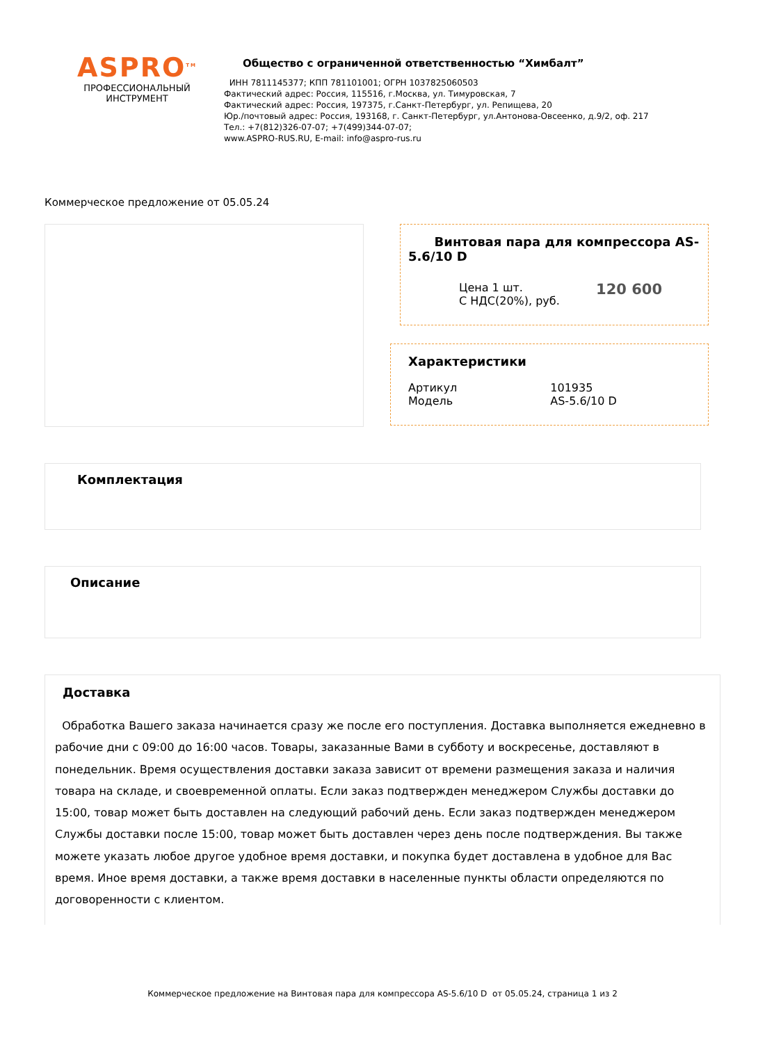ASPRO<sup>TM</sup>
ПРОФЕССИОНАЛЬНЫЙ
ИНСТРУМЕНТ
Общество с ограниченной ответственностью “Химбалт”
ИНН 7811145377; КПП 781101001; ОГРН 1037825060503
Фактический адрес: Россия, 115516, г.Москва, ул. Тимуровская, 7
Фактический адрес: Россия, 197375, г.Санкт-Петербург, ул. Репищева, 20
Юр./почтовый адрес: Россия, 193168, г. Санкт-Петербург, ул.Антонова-Овсеенко, д.9/2, оф. 217
Тел.: +7(812)326-07-07; +7(499)344-07-07;
www.ASPRO-RUS.RU, E-mail: info@aspro-rus.ru
Коммерческое предложение от 05.05.24
Винтовая пара для компрессора AS-5.6/10 D
| Цена 1 шт. С НДС(20%), руб. | 120 600 |
Характеристики
| Артикул | 101935 |
| Модель | AS-5.6/10 D |
Комплектация
Описание
Доставка
Обработка Вашего заказа начинается сразу же после его поступления. Доставка выполняется ежедневно в рабочие дни с 09:00 до 16:00 часов. Товары, заказанные Вами в субботу и воскресенье, доставляют в понедельник. Время осуществления доставки заказа зависит от времени размещения заказа и наличия товара на складе, и своевременной оплаты. Если заказ подтвержден менеджером Службы доставки до 15:00, товар может быть доставлен на следующий рабочий день. Если заказ подтвержден менеджером Службы доставки после 15:00, товар может быть доставлен через день после подтверждения. Вы также можете указать любое другое удобное время доставки, и покупка будет доставлена в удобное для Вас время. Иное время доставки, а также время доставки в населенные пункты области определяются по договоренности с клиентом.
Коммерческое предложение на Винтовая пара для компрессора AS-5.6/10 D от 05.05.24, страница 1 из 2